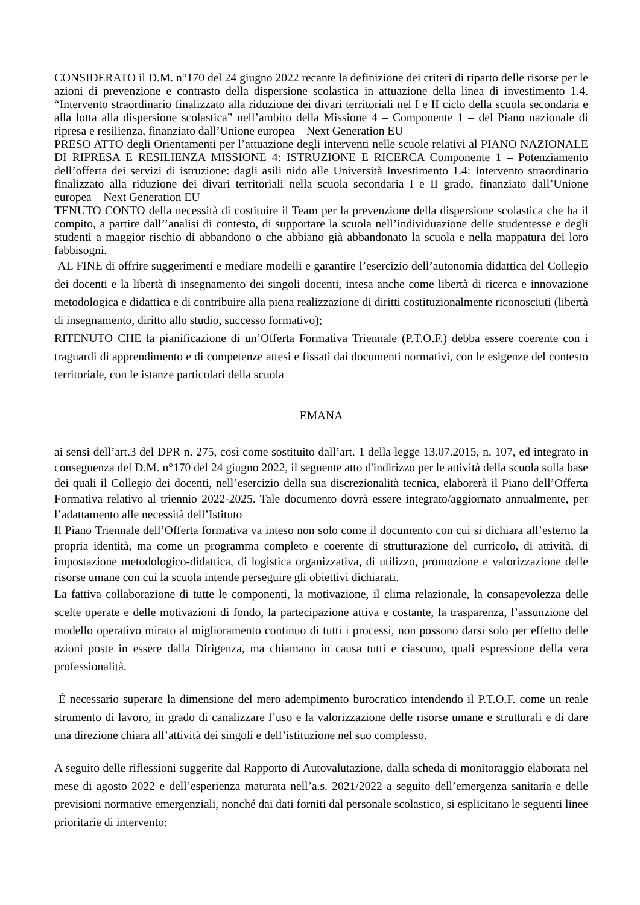CONSIDERATO il D.M. n°170 del 24 giugno 2022 recante la definizione dei criteri di riparto delle risorse per le azioni di prevenzione e contrasto della dispersione scolastica in attuazione della linea di investimento 1.4. “Intervento straordinario finalizzato alla riduzione dei divari territoriali nel I e II ciclo della scuola secondaria e alla lotta alla dispersione scolastica” nell’ambito della Missione 4 – Componente 1 – del Piano nazionale di ripresa e resilienza, finanziato dall’Unione europea – Next Generation EU
PRESO ATTO degli Orientamenti per l’attuazione degli interventi nelle scuole relativi al PIANO NAZIONALE DI RIPRESA E RESILIENZA MISSIONE 4: ISTRUZIONE E RICERCA Componente 1 – Potenziamento dell’offerta dei servizi di istruzione: dagli asili nido alle Università Investimento 1.4: Intervento straordinario finalizzato alla riduzione dei divari territoriali nella scuola secondaria I e II grado, finanziato dall’Unione europea – Next Generation EU
TENUTO CONTO della necessità di costituire il Team per la prevenzione della dispersione scolastica che ha il compito, a partire dall’’analisi di contesto, di supportare la scuola nell’individuazione delle studentesse e degli studenti a maggior rischio di abbandono o che abbiano già abbandonato la scuola e nella mappatura dei loro fabbisogni.
AL FINE di offrire suggerimenti e mediare modelli e garantire l’esercizio dell’autonomia didattica del Collegio dei docenti e la libertà di insegnamento dei singoli docenti, intesa anche come libertà di ricerca e innovazione metodologica e didattica e di contribuire alla piena realizzazione di diritti costituzionalmente riconosciuti (libertà di insegnamento, diritto allo studio, successo formativo);
RITENUTO CHE la pianificazione di un’Offerta Formativa Triennale (P.T.O.F.) debba essere coerente con i traguardi di apprendimento e di competenze attesi e fissati dai documenti normativi, con le esigenze del contesto territoriale, con le istanze particolari della scuola
EMANA
ai sensi dell’art.3 del DPR n. 275, così come sostituito dall’art. 1 della legge 13.07.2015, n. 107, ed integrato in conseguenza del D.M. n°170 del 24 giugno 2022, il seguente atto d'indirizzo per le attività della scuola sulla base dei quali il Collegio dei docenti, nell’esercizio della sua discrezionalità tecnica, elaborerà il Piano dell’Offerta Formativa relativo al triennio 2022-2025. Tale documento dovrà essere integrato/aggiornato annualmente, per l’adattamento alle necessità dell’Istituto
Il Piano Triennale dell’Offerta formativa va inteso non solo come il documento con cui si dichiara all’esterno la propria identità, ma come un programma completo e coerente di strutturazione del curricolo, di attività, di impostazione metodologico-didattica, di logistica organizzativa, di utilizzo, promozione e valorizzazione delle risorse umane con cui la scuola intende perseguire gli obiettivi dichiarati.
La fattiva collaborazione di tutte le componenti, la motivazione, il clima relazionale, la consapevolezza delle scelte operate e delle motivazioni di fondo, la partecipazione attiva e costante, la trasparenza, l’assunzione del modello operativo mirato al miglioramento continuo di tutti i processi, non possono darsi solo per effetto delle azioni poste in essere dalla Dirigenza, ma chiamano in causa tutti e ciascuno, quali espressione della vera professionalità.
È necessario superare la dimensione del mero adempimento burocratico intendendo il P.T.O.F. come un reale strumento di lavoro, in grado di canalizzare l’uso e la valorizzazione delle risorse umane e strutturali e di dare una direzione chiara all’attività dei singoli e dell’istituzione nel suo complesso.
A seguito delle riflessioni suggerite dal Rapporto di Autovalutazione, dalla scheda di monitoraggio elaborata nel mese di agosto 2022 e dell’esperienza maturata nell’a.s. 2021/2022 a seguito dell’emergenza sanitaria e delle previsioni normative emergenziali, nonché dai dati forniti dal personale scolastico, si esplicitano le seguenti linee prioritarie di intervento: